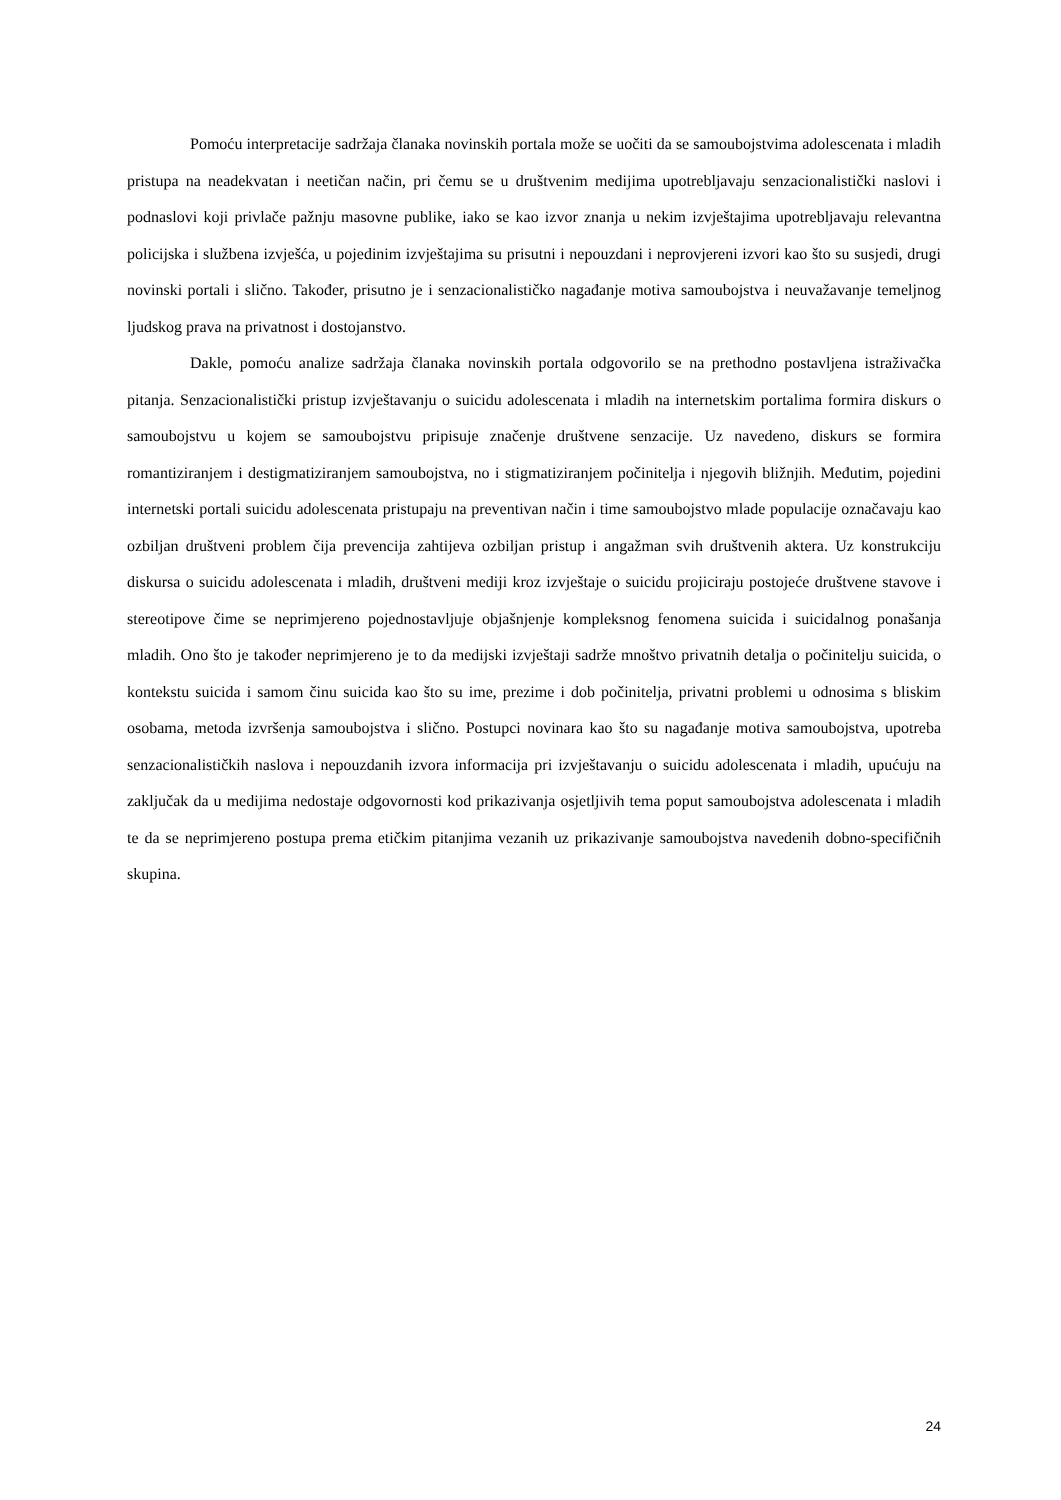Pomoću interpretacije sadržaja članaka novinskih portala može se uočiti da se samoubojstvima adolescenata i mladih pristupa na neadekvatan i neetičan način, pri čemu se u društvenim medijima upotrebljavaju senzacionalistički naslovi i podnaslovi koji privlače pažnju masovne publike, iako se kao izvor znanja u nekim izvještajima upotrebljavaju relevantna policijska i službena izvješća, u pojedinim izvještajima su prisutni i nepouzdani i neprovjereni izvori kao što su susjedi, drugi novinski portali i slično. Također, prisutno je i senzacionalističko nagađanje motiva samoubojstva i neuvažavanje temeljnog ljudskog prava na privatnost i dostojanstvo.
Dakle, pomoću analize sadržaja članaka novinskih portala odgovorilo se na prethodno postavljena istraživačka pitanja. Senzacionalistički pristup izvještavanju o suicidu adolescenata i mladih na internetskim portalima formira diskurs o samoubojstvu u kojem se samoubojstvu pripisuje značenje društvene senzacije. Uz navedeno, diskurs se formira romantiziranjem i destigmatiziranjem samoubojstva, no i stigmatiziranjem počinitelja i njegovih bližnjih. Međutim, pojedini internetski portali suicidu adolescenata pristupaju na preventivan način i time samoubojstvo mlade populacije označavaju kao ozbiljan društveni problem čija prevencija zahtijeva ozbiljan pristup i angažman svih društvenih aktera. Uz konstrukciju diskursa o suicidu adolescenata i mladih, društveni mediji kroz izvještaje o suicidu projiciraju postojeće društvene stavove i stereotipove čime se neprimjereno pojednostavljuje objašnjenje kompleksnog fenomena suicida i suicidalnog ponašanja mladih. Ono što je također neprimjereno je to da medijski izvještaji sadrže mnoštvo privatnih detalja o počinitelju suicida, o kontekstu suicida i samom činu suicida kao što su ime, prezime i dob počinitelja, privatni problemi u odnosima s bliskim osobama, metoda izvršenja samoubojstva i slično. Postupci novinara kao što su nagađanje motiva samoubojstva, upotreba senzacionalističkih naslova i nepouzdanih izvora informacija pri izvještavanju o suicidu adolescenata i mladih, upućuju na zaključak da u medijima nedostaje odgovornosti kod prikazivanja osjetljivih tema poput samoubojstva adolescenata i mladih te da se neprimjereno postupa prema etičkim pitanjima vezanih uz prikazivanje samoubojstva navedenih dobno-specifičnih skupina.
24